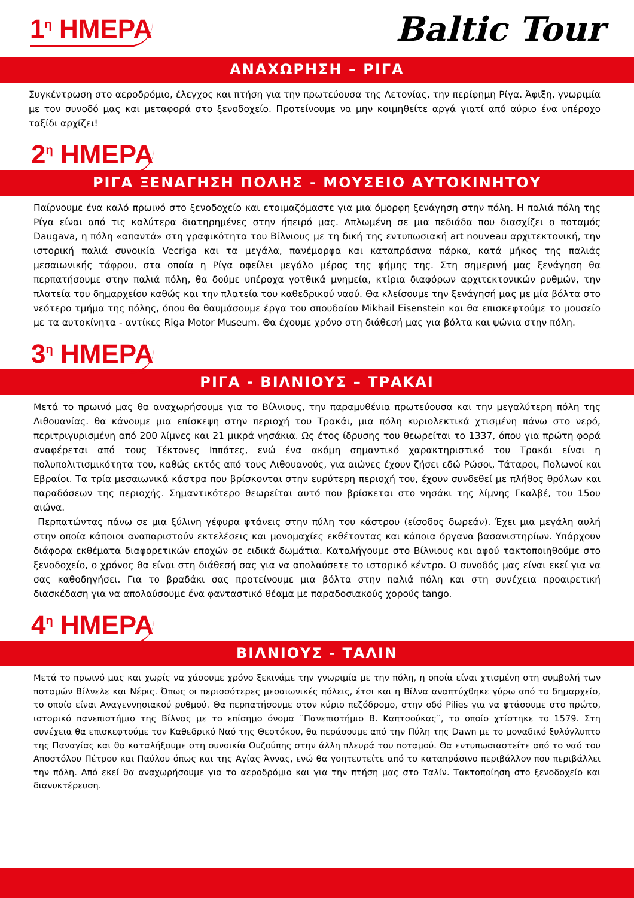1<sup>η</sup> ΗΜΕΡΑ
Baltic Tour
ΑΝΑΧΩΡΗΣΗ – ΡΙΓΑ
Συγκέντρωση στο αεροδρόμιο, έλεγχος και πτήση για την πρωτεύουσα της Λετονίας, την περίφημη Ρίγα. Άφιξη, γνωριμία με τον συνοδό μας και μεταφορά στο ξενοδοχείο. Προτείνουμε να μην κοιμηθείτε αργά γιατί από αύριο ένα υπέροχο ταξίδι αρχίζει!
2<sup>η</sup> ΗΜΕΡΑ
ΡΙΓΑ ΞΕΝΑΓΗΣΗ ΠΟΛΗΣ - ΜΟΥΣΕΙΟ ΑΥΤΟΚΙΝΗΤΟΥ
Παίρνουμε ένα καλό πρωινό στο ξενοδοχείο και ετοιμαζόμαστε για μια όμορφη ξενάγηση στην πόλη. Η παλιά πόλη της Ρίγα είναι από τις καλύτερα διατηρημένες στην ήπειρό μας. Απλωμένη σε μια πεδιάδα που διασχίζει ο ποταμός Daugava, η πόλη «απαντά» στη γραφικότητα του Βίλνιους με τη δική της εντυπωσιακή art nouveau αρχιτεκτονική, την ιστορική παλιά συνοικία Vecriga και τα μεγάλα, πανέμορφα και καταπράσινα πάρκα, κατά μήκος της παλιάς μεσαιωνικής τάφρου, στα οποία η Ρίγα οφείλει μεγάλο μέρος της φήμης της. Στη σημερινή μας ξενάγηση θα περπατήσουμε στην παλιά πόλη, θα δούμε υπέροχα γοτθικά μνημεία, κτίρια διαφόρων αρχιτεκτονικών ρυθμών, την πλατεία του δημαρχείου καθώς και την πλατεία του καθεδρικού ναού. Θα κλείσουμε την ξενάγησή μας με μία βόλτα στο νεότερο τμήμα της πόλης, όπου θα θαυμάσουμε έργα του σπουδαίου Mikhail Eisenstein και θα επισκεφτούμε το μουσείο με τα αυτοκίνητα - αντίκες Riga Motor Museum. Θα έχουμε χρόνο στη διάθεσή μας για βόλτα και ψώνια στην πόλη.
3<sup>η</sup> ΗΜΕΡΑ
ΡΙΓΑ - ΒΙΛΝΙΟΥΣ – ΤΡΑΚΑΙ
Μετά το πρωινό μας θα αναχωρήσουμε για το Βίλνιους, την παραμυθένια πρωτεύουσα και την μεγαλύτερη πόλη της Λιθουανίας. θα κάνουμε μια επίσκεψη στην περιοχή του Τρακάι, μια πόλη κυριολεκτικά χτισμένη πάνω στο νερό, περιτριγυρισμένη από 200 λίμνες και 21 μικρά νησάκια. Ως έτος ίδρυσης του θεωρείται το 1337, όπου για πρώτη φορά αναφέρεται από τους Τέκτονες Ιππότες, ενώ ένα ακόμη σημαντικό χαρακτηριστικό του Τρακάι είναι η πολυπολιτισμικότητα του, καθώς εκτός από τους Λιθουανούς, για αιώνες έχουν ζήσει εδώ Ρώσοι, Τάταροι, Πολωνοί και Εβραίοι. Τα τρία μεσαιωνικά κάστρα που βρίσκονται στην ευρύτερη περιοχή του, έχουν συνδεθεί με πλήθος θρύλων και παραδόσεων της περιοχής. Σημαντικότερο θεωρείται αυτό που βρίσκεται στο νησάκι της λίμνης Γκαλβέ, του 15ου αιώνα.
Περπατώντας πάνω σε μια ξύλινη γέφυρα φτάνεις στην πύλη του κάστρου (είσοδος δωρεάν). Έχει μια μεγάλη αυλή στην οποία κάποιοι αναπαριστούν εκτελέσεις και μονομαχίες εκθέτοντας και κάποια όργανα βασανιστηρίων. Υπάρχουν διάφορα εκθέματα διαφορετικών εποχών σε ειδικά δωμάτια. Καταλήγουμε στο Βίλνιους και αφού τακτοποιηθούμε στο ξενοδοχείο, ο χρόνος θα είναι στη διάθεσή σας για να απολαύσετε το ιστορικό κέντρο. Ο συνοδός μας είναι εκεί για να σας καθοδηγήσει. Για το βραδάκι σας προτείνουμε μια βόλτα στην παλιά πόλη και στη συνέχεια προαιρετική διασκέδαση για να απολαύσουμε ένα φανταστικό θέαμα με παραδοσιακούς χορούς tango.
4<sup>η</sup> ΗΜΕΡΑ
ΒΙΛΝΙΟΥΣ - ΤΑΛΙΝ
Μετά το πρωινό μας και χωρίς να χάσουμε χρόνο ξεκινάμε την γνωριμία με την πόλη, η οποία είναι χτισμένη στη συμβολή των ποταμών Βίλνελε και Νέρις. Όπως οι περισσότερες μεσαιωνικές πόλεις, έτσι και η Βίλνα αναπτύχθηκε γύρω από το δημαρχείο, το οποίο είναι Αναγεννησιακού ρυθμού. Θα περπατήσουμε στον κύριο πεζόδρομο, στην οδό Pilies για να φτάσουμε στο πρώτο, ιστορικό πανεπιστήμιο της Βίλνας με το επίσημο όνομα ¨Πανεπιστήμιο Β. Καπτσούκας¨, το οποίο χτίστηκε το 1579. Στη συνέχεια θα επισκεφτούμε τον Καθεδρικό Ναό της Θεοτόκου, θα περάσουμε από την Πύλη της Dawn με το μοναδικό ξυλόγλυπτο της Παναγίας και θα καταλήξουμε στη συνοικία Ουζούπης στην άλλη πλευρά του ποταμού. Θα εντυπωσιαστείτε από το ναό του Αποστόλου Πέτρου και Παύλου όπως και της Αγίας Άννας, ενώ θα γοητευτείτε από το καταπράσινο περιβάλλον που περιβάλλει την πόλη. Από εκεί θα αναχωρήσουμε για το αεροδρόμιο και για την πτήση μας στο Ταλίν. Τακτοποίηση στο ξενοδοχείο και διανυκτέρευση.